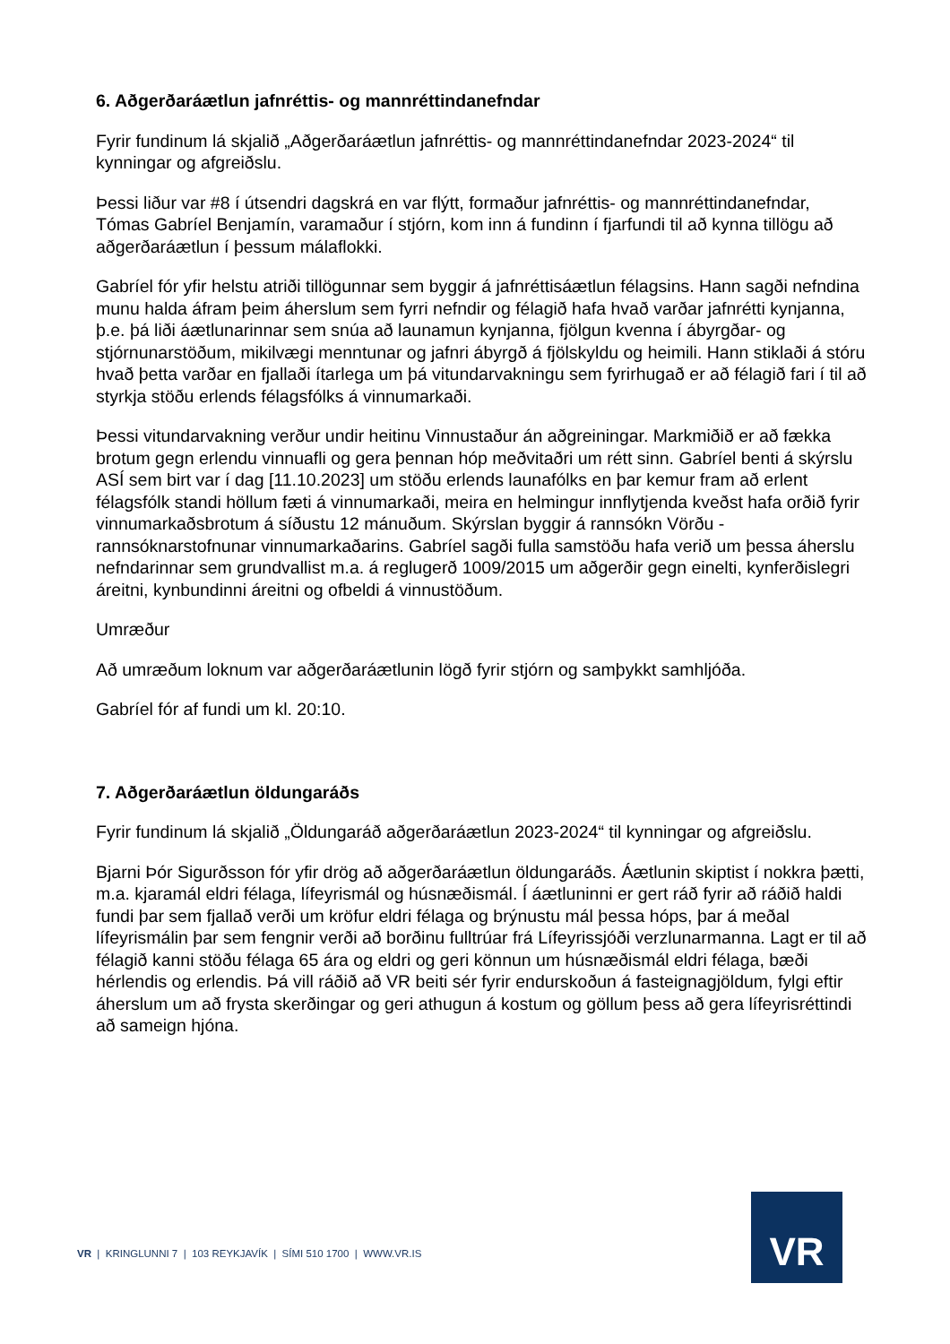6. Aðgerðaráætlun jafnréttis- og mannréttindanefndar
Fyrir fundinum lá skjalið „Aðgerðaráætlun jafnréttis- og mannréttindanefndar 2023-2024“ til kynningar og afgreiðslu.
Þessi liður var #8 í útsendri dagskrá en var flýtt, formaður jafnréttis- og mannréttindanefndar, Tómas Gabríel Benjamín, varamaður í stjórn, kom inn á fundinn í fjarfundi til að kynna tillögu að aðgerðaráætlun í þessum málaflokki.
Gabríel fór yfir helstu atriði tillögunnar sem byggir á jafnréttisáætlun félagsins. Hann sagði nefndina munu halda áfram þeim áherslum sem fyrri nefndir og félagið hafa hvað varðar jafnrétti kynjanna, þ.e. þá liði áætlunarinnar sem snúa að launamun kynjanna, fjölgun kvenna í ábyrgðar- og stjórnunarstöðum, mikilvægi menntunar og jafnri ábyrgð á fjölskyldu og heimili. Hann stiklaði á stóru hvað þetta varðar en fjallaði ítarlega um þá vitundarvakningu sem fyrirhugað er að félagið fari í til að styrkja stöðu erlends félagsfólks á vinnumarkaði.
Þessi vitundarvakning verður undir heitinu Vinnustaður án aðgreiningar. Markmiðið er að fækka brotum gegn erlendu vinnuafli og gera þennan hóp meðvitaðri um rétt sinn. Gabríel benti á skýrslu ASÍ sem birt var í dag [11.10.2023] um stöðu erlends launafólks en þar kemur fram að erlent félagsfólk standi höllum fæti á vinnumarkaði, meira en helmingur innflytjenda kveðst hafa orðið fyrir vinnumarkaðsbrotum á síðustu 12 mánuðum. Skýrslan byggir á rannsókn Vörðu - rannsóknarstofnunar vinnumarkaðarins. Gabríel sagði fulla samstöðu hafa verið um þessa áherslu nefndarinnar sem grundvallist m.a. á reglugerð 1009/2015 um aðgerðir gegn einelti, kynferðislegri áreitni, kynbundinni áreitni og ofbeldi á vinnustöðum.
Umræður
Að umræðum loknum var aðgerðaráætlunin lögð fyrir stjórn og samþykkt samhljóða.
Gabríel fór af fundi um kl. 20:10.
7. Aðgerðaráætlun öldungaráðs
Fyrir fundinum lá skjalið „Öldungaráð aðgerðaráætlun 2023-2024“ til kynningar og afgreiðslu.
Bjarni Þór Sigurðsson fór yfir drög að aðgerðaráætlun öldungaráðs. Áætlunin skiptist í nokkra þætti, m.a. kjaramál eldri félaga, lífeyrismál og húsnæðismál. Í áætluninni er gert ráð fyrir að ráðið haldi fundi þar sem fjallað verði um kröfur eldri félaga og brýnustu mál þessa hóps, þar á meðal lífeyrismálin þar sem fengnir verði að borðinu fulltrúar frá Lífeyrissjóði verzlunarmanna. Lagt er til að félagið kanni stöðu félaga 65 ára og eldri og geri könnun um húsnæðismál eldri félaga, bæði hérlendis og erlendis. Þá vill ráðið að VR beiti sér fyrir endurskoðun á fasteignagjöldum, fylgi eftir áherslum um að frysta skerðingar og geri athugun á kostum og göllum þess að gera lífeyrisréttindi að sameign hjóna.
VR | KRINGLUNNI 7 | 103 REYKJAVÍK | SÍMI 510 1700 | WWW.VR.IS
VR